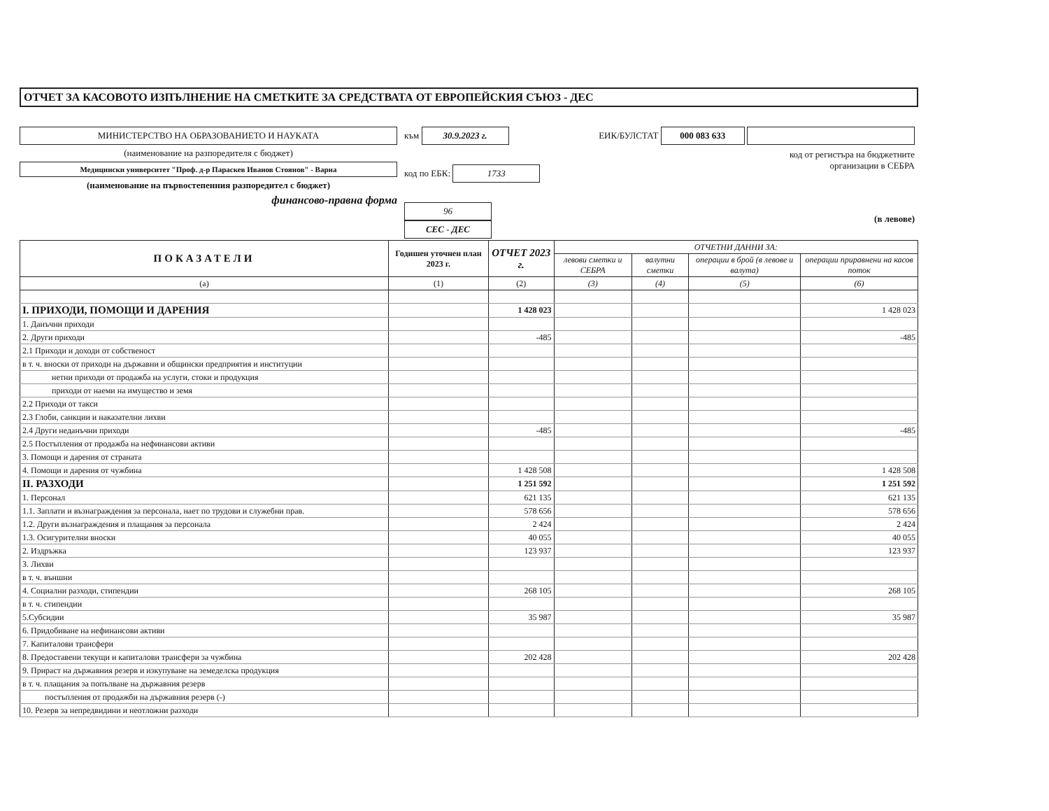ОТЧЕТ ЗА КАСОВОТО ИЗПЪЛНЕНИЕ НА СМЕТКИТЕ ЗА СРЕДСТВАТА ОТ ЕВРОПЕЙСКИЯ СЪЮЗ - ДЕС
МИНИСТЕРСТВО НА ОБРАЗОВАНИЕТО И НАУКАТА
(наименование на разпоредителя с бюджет)
Медицински университет "Проф. д-р Параскев Иванов Стоянов" - Варна
(наименование на първостепенния разпоредител с бюджет)
финансово-правна форма
към 30.9.2023 г.
код по ЕБК: 1733
96 СЕС - ДЕС
ЕИК/БУЛСТАТ 000 083 633
код от регистъра на бюджетните
организации в СЕБРА
(в левове)
| ПОКАЗАТЕЛИ | Годишен уточнен план 2023 г. | ОТЧЕТ 2023 г. | ОТЧЕТНИ ДАННИ ЗА: | | | |
| --- | --- | --- | --- | --- | --- | --- |
| | | | левови сметки и СЕБРА | валутни сметки | операции в брой (в левове и валута) | операции приравнени на касов поток |
| (а) | (1) | (2) | (3) | (4) | (5) | (6) |
| I. ПРИХОДИ, ПОМОЩИ И ДАРЕНИЯ | | 1 428 023 | | | | 1 428 023 |
| 1. Данъчни приходи | | | | | | |
| 2. Други приходи | | -485 | | | | -485 |
| 2.1 Приходи и доходи от собственост | | | | | | |
| в т. ч. вноски от приходи на държавни и общински предприятия и институции | | | | | | |
| нетни приходи от продажба на услуги, стоки и продукция | | | | | | |
| приходи от наеми на имущество и земя | | | | | | |
| 2.2 Приходи от такси | | | | | | |
| 2.3 Глоби, санкции и наказателни лихви | | | | | | |
| 2.4 Други неданъчни приходи | | -485 | | | | -485 |
| 2.5 Постъпления от продажба на нефинансови активи | | | | | | |
| 3. Помощи и дарения от страната | | | | | | |
| 4. Помощи и дарения от чужбина | | 1 428 508 | | | | 1 428 508 |
| II. РАЗХОДИ | | 1 251 592 | | | | 1 251 592 |
| 1. Персонал | | 621 135 | | | | 621 135 |
| 1.1. Заплати и възнаграждения за персонала, нает по трудови и служебни прав. | | 578 656 | | | | 578 656 |
| 1.2. Други възнаграждения и плащания за персонала | | 2 424 | | | | 2 424 |
| 1.3. Осигурителни вноски | | 40 055 | | | | 40 055 |
| 2. Издръжка | | 123 937 | | | | 123 937 |
| 3. Лихви | | | | | | |
| в т. ч. външни | | | | | | |
| 4. Социални разходи, стипендии | | 268 105 | | | | 268 105 |
| в т. ч. стипендии | | | | | | |
| 5.Субсидии | | 35 987 | | | | 35 987 |
| 6. Придобиване на нефинансови активи | | | | | | |
| 7. Капиталови трансфери | | | | | | |
| 8. Предоставени текущи и капиталови трансфери за чужбина | | 202 428 | | | | 202 428 |
| 9. Прираст на държавния резерв и изкупуване на земеделска продукция | | | | | | |
| в т. ч. плащания за попълване на държавния резерв | | | | | | |
| постъпления от продажби на държавния резерв (-) | | | | | | |
| 10. Резерв за непредвидини и неотложни разходи | | | | | | |